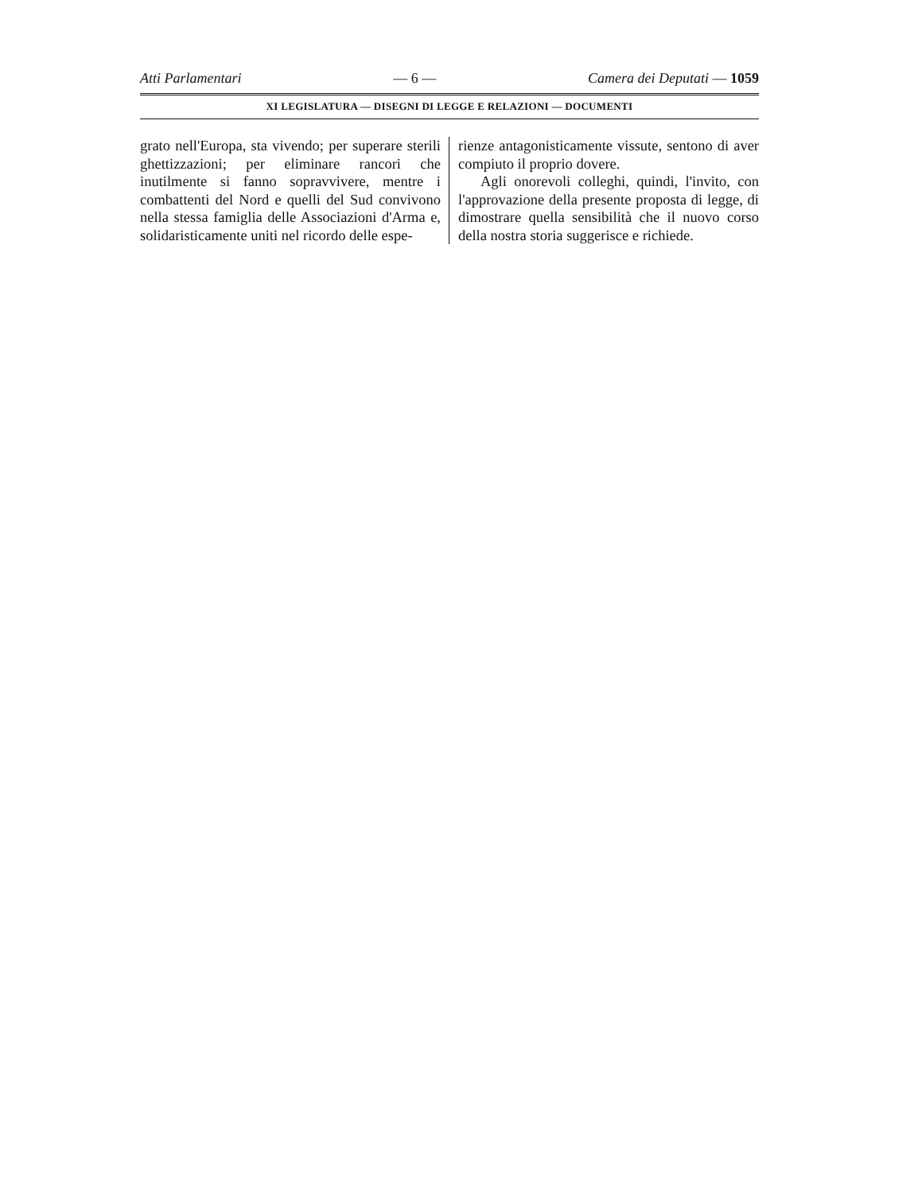Atti Parlamentari — 6 — Camera dei Deputati — 1059
XI LEGISLATURA — DISEGNI DI LEGGE E RELAZIONI — DOCUMENTI
grato nell'Europa, sta vivendo; per superare sterili ghettizzazioni; per eliminare rancori che inutilmente si fanno sopravvivere, mentre i combattenti del Nord e quelli del Sud convivono nella stessa famiglia delle Associazioni d'Arma e, solidaristicamente uniti nel ricordo delle espe-
rienze antagonisticamente vissute, sentono di aver compiuto il proprio dovere.
Agli onorevoli colleghi, quindi, l'invito, con l'approvazione della presente proposta di legge, di dimostrare quella sensibilità che il nuovo corso della nostra storia suggerisce e richiede.